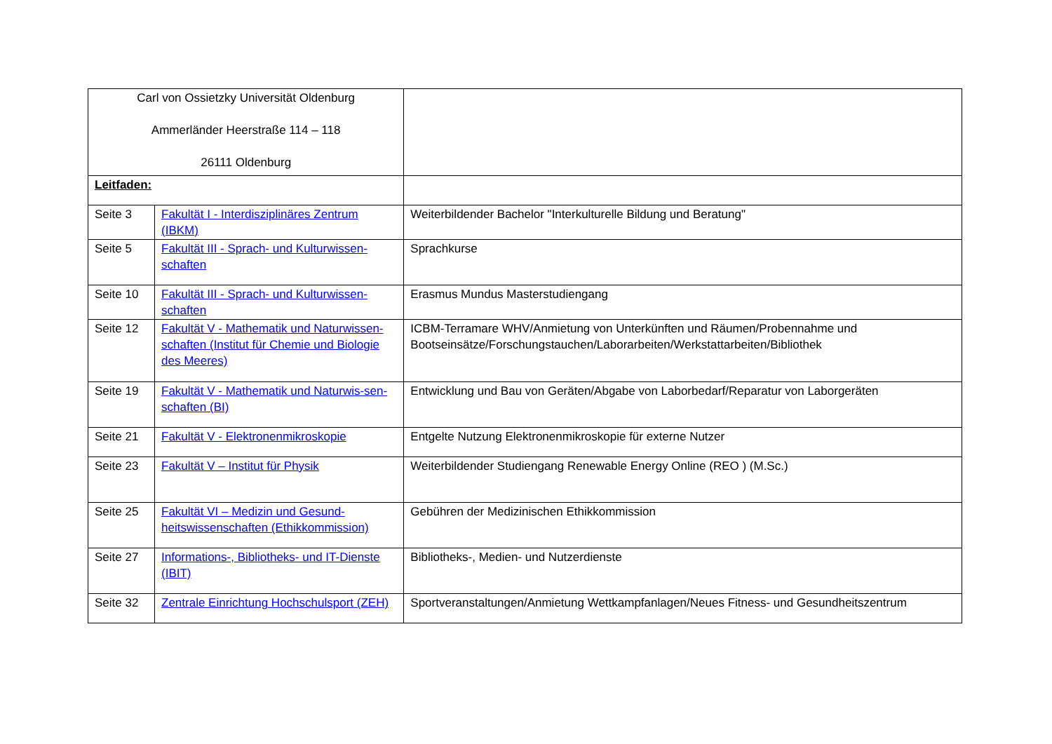| Carl von Ossietzky Universität Oldenburg Ammerländer Heerstraße 114 – 118 26111 Oldenburg | | |
| Leitfaden: | | |
| Seite 3 | Fakultät I - Interdisziplinäres Zentrum (IBKM) | Weiterbildender Bachelor "Interkulturelle Bildung und Beratung" |
| Seite 5 | Fakultät III - Sprach- und Kulturwissen-schaften | Sprachkurse |
| Seite 10 | Fakultät III - Sprach- und Kulturwissen-schaften | Erasmus Mundus Masterstudiengang |
| Seite 12 | Fakultät V - Mathematik und Naturwissen-schaften (Institut für Chemie und Biologie des Meeres) | ICBM-Terramare WHV/Anmietung von Unterkünften und Räumen/Probennahme und Bootseinsätze/Forschungstauchen/Laborarbeiten/Werkstattarbeiten/Bibliothek |
| Seite 19 | Fakultät V - Mathematik und Naturwis-sen- schaften (BI) | Entwicklung und Bau von Geräten/Abgabe von Laborbedarf/Reparatur von Laborgeräten |
| Seite 21 | Fakultät V - Elektronenmikroskopie | Entgelte Nutzung Elektronenmikroskopie für externe Nutzer |
| Seite 23 | Fakultät V – Institut für Physik | Weiterbildender Studiengang Renewable Energy Online (REO ) (M.Sc.) |
| Seite 25 | Fakultät VI – Medizin und Gesund-heitswissenschaften (Ethikkommission) | Gebühren der Medizinischen Ethikkommission |
| Seite 27 | Informations-, Bibliotheks- und IT-Dienste (IBIT) | Bibliotheks-, Medien- und Nutzerdienste |
| Seite 32 | Zentrale Einrichtung Hochschulsport (ZEH) | Sportveranstaltungen/Anmietung Wettkampfanlagen/Neues Fitness- und Gesundheitszentrum |